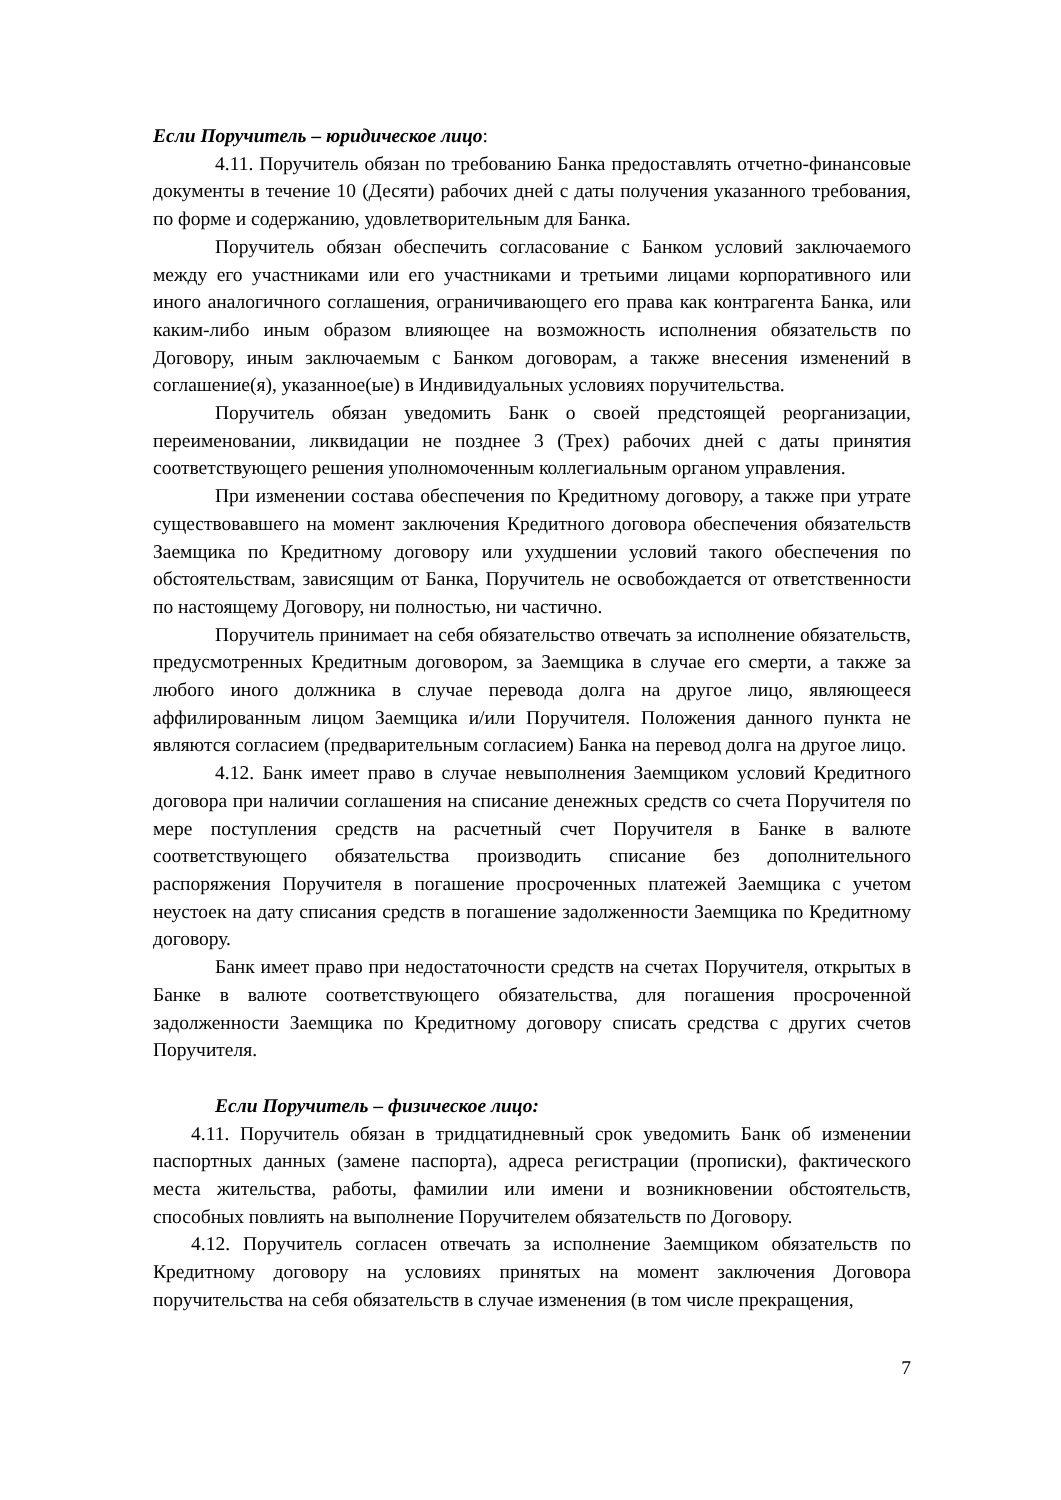Если Поручитель – юридическое лицо:
4.11. Поручитель обязан по требованию Банка предоставлять отчетно-финансовые документы в течение 10 (Десяти) рабочих дней с даты получения указанного требования, по форме и содержанию, удовлетворительным для Банка.
Поручитель обязан обеспечить согласование с Банком условий заключаемого между его участниками или его участниками и третьими лицами корпоративного или иного аналогичного соглашения, ограничивающего его права как контрагента Банка, или каким-либо иным образом влияющее на возможность исполнения обязательств по Договору, иным заключаемым с Банком договорам, а также внесения изменений в соглашение(я), указанное(ые) в Индивидуальных условиях поручительства.
Поручитель обязан уведомить Банк о своей предстоящей реорганизации, переименовании, ликвидации не позднее 3 (Трех) рабочих дней с даты принятия соответствующего решения уполномоченным коллегиальным органом управления.
При изменении состава обеспечения по Кредитному договору, а также при утрате существовавшего на момент заключения Кредитного договора обеспечения обязательств Заемщика по Кредитному договору или ухудшении условий такого обеспечения по обстоятельствам, зависящим от Банка, Поручитель не освобождается от ответственности по настоящему Договору, ни полностью, ни частично.
Поручитель принимает на себя обязательство отвечать за исполнение обязательств, предусмотренных Кредитным договором, за Заемщика в случае его смерти, а также за любого иного должника в случае перевода долга на другое лицо, являющееся аффилированным лицом Заемщика и/или Поручителя. Положения данного пункта не являются согласием (предварительным согласием) Банка на перевод долга на другое лицо.
4.12. Банк имеет право в случае невыполнения Заемщиком условий Кредитного договора при наличии соглашения на списание денежных средств со счета Поручителя по мере поступления средств на расчетный счет Поручителя в Банке в валюте соответствующего обязательства производить списание без дополнительного распоряжения Поручителя в погашение просроченных платежей Заемщика с учетом неустоек на дату списания средств в погашение задолженности Заемщика по Кредитному договору.
Банк имеет право при недостаточности средств на счетах Поручителя, открытых в Банке в валюте соответствующего обязательства, для погашения просроченной задолженности Заемщика по Кредитному договору списать средства с других счетов Поручителя.
Если Поручитель – физическое лицо:
4.11. Поручитель обязан в тридцатидневный срок уведомить Банк об изменении паспортных данных (замене паспорта), адреса регистрации (прописки), фактического места жительства, работы, фамилии или имени и возникновении обстоятельств, способных повлиять на выполнение Поручителем обязательств по Договору.
4.12. Поручитель согласен отвечать за исполнение Заемщиком обязательств по Кредитному договору на условиях принятых на момент заключения Договора поручительства на себя обязательств в случае изменения (в том числе прекращения,
7